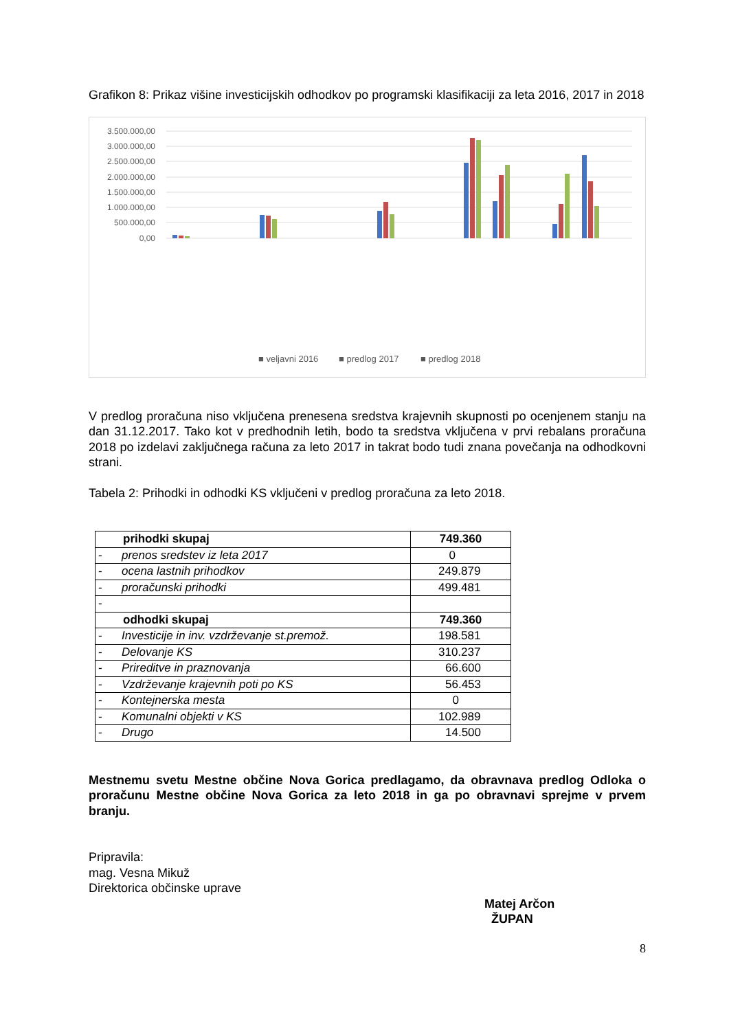Grafikon 8: Prikaz višine investicijskih odhodkov po programski klasifikaciji za leta 2016, 2017 in 2018
3.500.000,00
3.000.000,00
2.500.000,00
2.000.000,00
1.500.000,00
1.000.000,00
500.000,00
0,00
■ veljavni 2016
■ predlog 2017
■ predlog 2018
V predlog proračuna niso vključena prenesena sredstva krajevnih skupnosti po ocenjenem stanju na dan 31.12.2017. Tako kot v predhodnih letih, bodo ta sredstva vključena v prvi rebalans proračuna 2018 po izdelavi zaključnega računa za leto 2017 in takrat bodo tudi znana povečanja na odhodkovni strani.
Tabela 2: Prihodki in odhodki KS vključeni v predlog proračuna za leto 2018.
| prihodki skupaj | 749.360 |
| - prenos sredstev iz leta 2017 | 0 |
| - ocena lastnih prihodkov | 249.879 |
| - proračunski prihodki | 499.481 |
| - | |
| odhodki skupaj | 749.360 |
| - Investicije in inv. vzdrževanje st.premož. | 198.581 |
| - Delovanje KS | 310.237 |
| - Prireditve in praznovanja | 66.600 |
| - Vzdrževanje krajevnih poti po KS | 56.453 |
| - Kontejnerska mesta | 0 |
| - Komunalni objekti v KS | 102.989 |
| - Drugo | 14.500 |
Mestnemu svetu Mestne občine Nova Gorica predlagamo, da obravnava predlog Odloka o proračunu Mestne občine Nova Gorica za leto 2018 in ga po obravnavi sprejme v prvem branju.
Pripravila:
mag. Vesna Mikuž
Direktorica občinske uprave
Matej Arčon
ŽUPAN
8